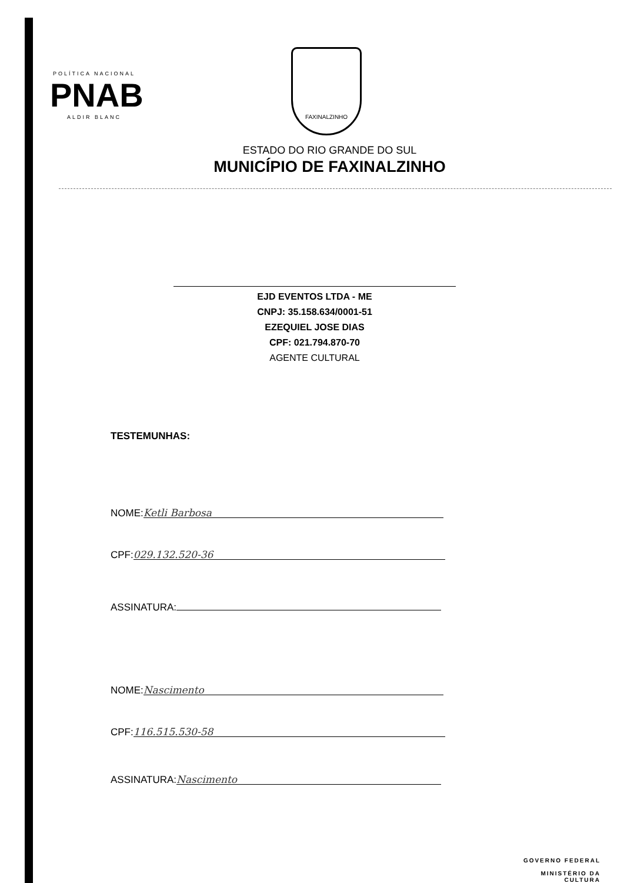POLÍTICA NACIONAL
PNAB
ALDIR BLANC
FAXINALZINHO
ESTADO DO RIO GRANDE DO SUL
MUNICÍPIO DE FAXINALZINHO
EJD EVENTOS LTDA - ME
CNPJ: 35.158.634/0001-51
EZEQUIEL JOSE DIAS
CPF: 021.794.870-70
AGENTE CULTURAL
TESTEMUNHAS:
NOME: Ketli Barbosa
CPF: 029.132.520-36
ASSINATURA:
NOME: Nascimento
CPF: 116.515.530-58
ASSINATURA: Nascimento
GOVERNO FEDERAL
MINISTÉRIO DA
CULTURA